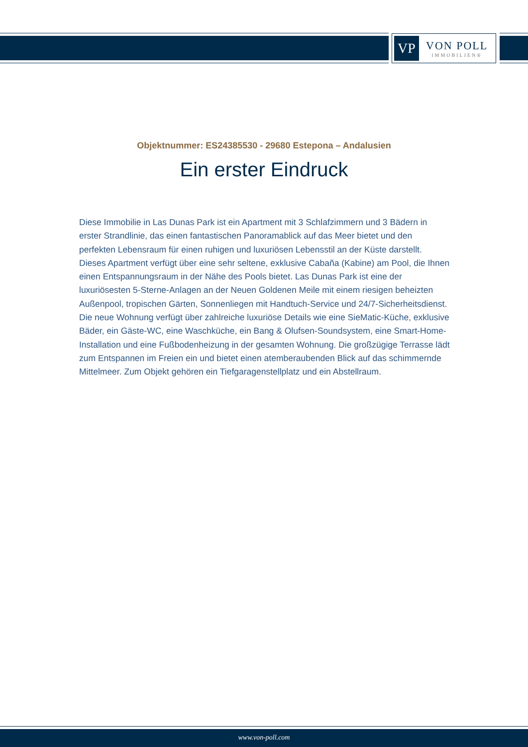VP
VON POLL
IMMOBILIEN®
Objektnummer: ES24385530 - 29680 Estepona – Andalusien
Ein erster Eindruck
Diese Immobilie in Las Dunas Park ist ein Apartment mit 3 Schlafzimmern und 3 Bädern in erster Strandlinie, das einen fantastischen Panoramablick auf das Meer bietet und den perfekten Lebensraum für einen ruhigen und luxuriösen Lebensstil an der Küste darstellt. Dieses Apartment verfügt über eine sehr seltene, exklusive Cabaña (Kabine) am Pool, die Ihnen einen Entspannungsraum in der Nähe des Pools bietet. Las Dunas Park ist eine der luxuriösesten 5-Sterne-Anlagen an der Neuen Goldenen Meile mit einem riesigen beheizten Außenpool, tropischen Gärten, Sonnenliegen mit Handtuch-Service und 24/7-Sicherheitsdienst. Die neue Wohnung verfügt über zahlreiche luxuriöse Details wie eine SieMatic-Küche, exklusive Bäder, ein Gäste-WC, eine Waschküche, ein Bang & Olufsen-Soundsystem, eine Smart-Home-Installation und eine Fußbodenheizung in der gesamten Wohnung. Die großzügige Terrasse lädt zum Entspannen im Freien ein und bietet einen atemberaubenden Blick auf das schimmernde Mittelmeer. Zum Objekt gehören ein Tiefgaragenstellplatz und ein Abstellraum.
www.von-poll.com